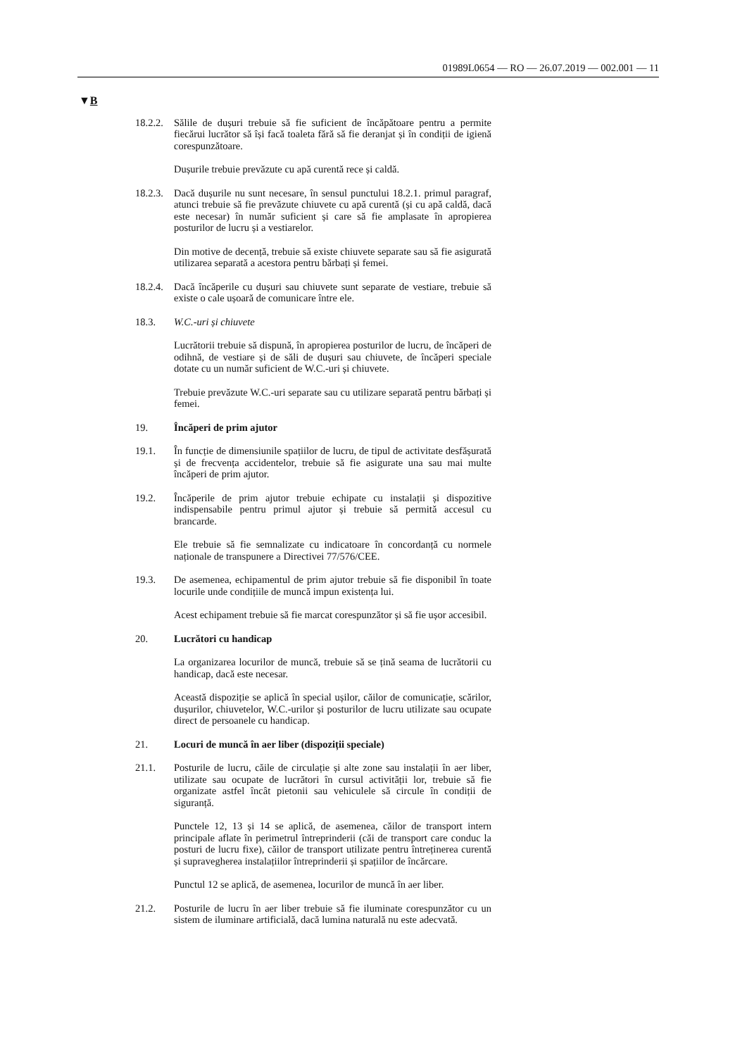01989L0654 — RO — 26.07.2019 — 002.001 — 11
▼B
18.2.2.
Sălile de dușuri trebuie să fie suficient de încăpătoare pentru a permite fiecărui lucrător să își facă toaleta fără să fie deranjat și în condiții de igienă corespunzătoare.
Dușurile trebuie prevăzute cu apă curentă rece și caldă.
18.2.3.
Dacă dușurile nu sunt necesare, în sensul punctului 18.2.1. primul paragraf, atunci trebuie să fie prevăzute chiuvete cu apă curentă (și cu apă caldă, dacă este necesar) în număr suficient și care să fie amplasate în apropierea posturilor de lucru și a vestiarelor.
Din motive de decență, trebuie să existe chiuvete separate sau să fie asigurată utilizarea separată a acestora pentru bărbați și femei.
18.2.4.
Dacă încăperile cu dușuri sau chiuvete sunt separate de vestiare, trebuie să existe o cale ușoară de comunicare între ele.
18.3. W.C.-uri și chiuvete
Lucrătorii trebuie să dispună, în apropierea posturilor de lucru, de încăperi de odihnă, de vestiare și de săli de dușuri sau chiuvete, de încăperi speciale dotate cu un număr suficient de W.C.-uri și chiuvete.
Trebuie prevăzute W.C.-uri separate sau cu utilizare separată pentru bărbați și femei.
19. Încăperi de prim ajutor
19.1. În funcție de dimensiunile spațiilor de lucru, de tipul de activitate desfășurată și de frecvența accidentelor, trebuie să fie asigurate una sau mai multe încăperi de prim ajutor.
19.2. Încăperile de prim ajutor trebuie echipate cu instalații și dispozitive indispensabile pentru primul ajutor și trebuie să permită accesul cu brancarde.
Ele trebuie să fie semnalizate cu indicatoare în concordanță cu normele naționale de transpunere a Directivei 77/576/CEE.
19.3. De asemenea, echipamentul de prim ajutor trebuie să fie disponibil în toate locurile unde condițiile de muncă impun existența lui.
Acest echipament trebuie să fie marcat corespunzător și să fie ușor accesibil.
20. Lucrători cu handicap
La organizarea locurilor de muncă, trebuie să se țină seama de lucrătorii cu handicap, dacă este necesar.
Această dispoziție se aplică în special ușilor, căilor de comunicație, scărilor, dușurilor, chiuvetelor, W.C.-urilor și posturilor de lucru utilizate sau ocupate direct de persoanele cu handicap.
21. Locuri de muncă în aer liber (dispoziții speciale)
21.1. Posturile de lucru, căile de circulație și alte zone sau instalații în aer liber, utilizate sau ocupate de lucrători în cursul activității lor, trebuie să fie organizate astfel încât pietonii sau vehiculele să circule în condiții de siguranță.
Punctele 12, 13 și 14 se aplică, de asemenea, căilor de transport intern principale aflate în perimetrul întreprinderii (căi de transport care conduc la posturi de lucru fixe), căilor de transport utilizate pentru întreținerea curentă și supravegherea instalațiilor întreprinderii și spațiilor de încărcare.
Punctul 12 se aplică, de asemenea, locurilor de muncă în aer liber.
21.2. Posturile de lucru în aer liber trebuie să fie iluminate corespunzător cu un sistem de iluminare artificială, dacă lumina naturală nu este adecvată.